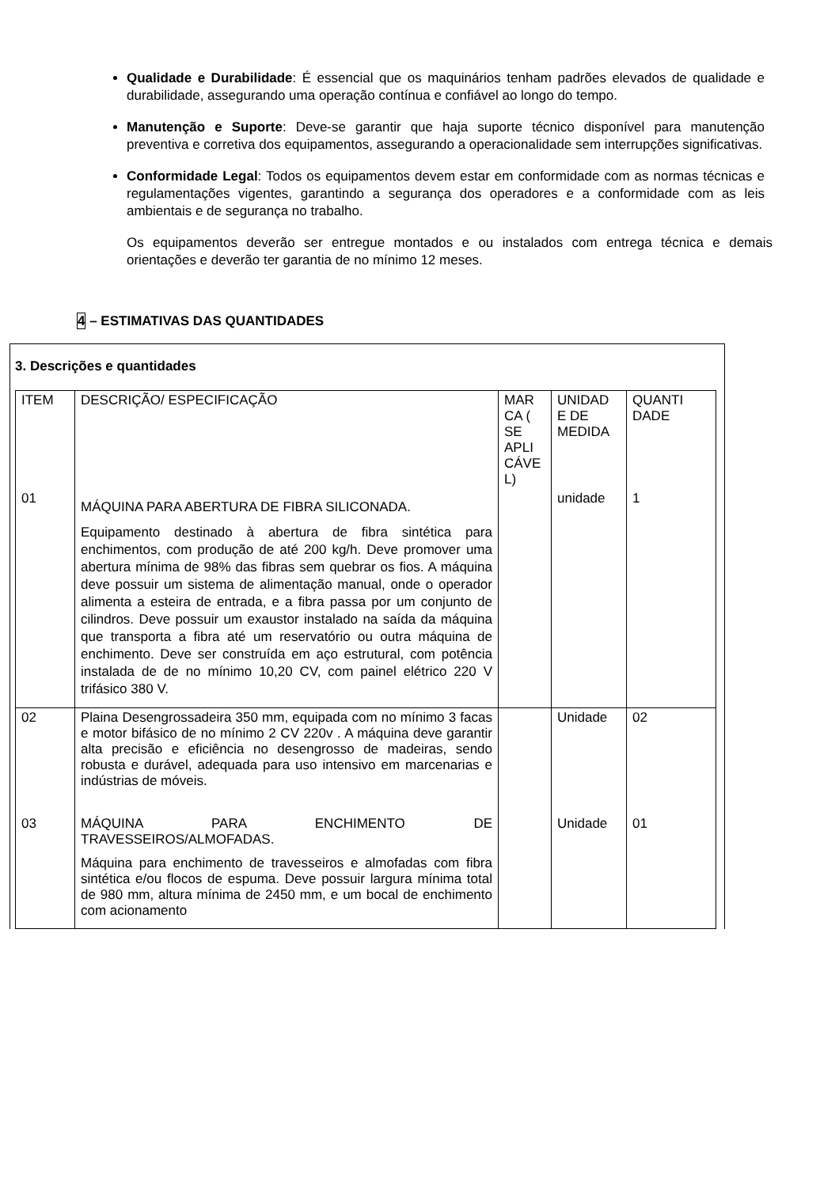Qualidade e Durabilidade: É essencial que os maquinários tenham padrões elevados de qualidade e durabilidade, assegurando uma operação contínua e confiável ao longo do tempo.
Manutenção e Suporte: Deve-se garantir que haja suporte técnico disponível para manutenção preventiva e corretiva dos equipamentos, assegurando a operacionalidade sem interrupções significativas.
Conformidade Legal: Todos os equipamentos devem estar em conformidade com as normas técnicas e regulamentações vigentes, garantindo a segurança dos operadores e a conformidade com as leis ambientais e de segurança no trabalho.
Os equipamentos deverão ser entregue montados e ou instalados com entrega técnica e demais orientações e deverão ter garantia de no mínimo 12 meses.
4 – ESTIMATIVAS DAS QUANTIDADES
3. Descrições e quantidades
| ITEM | DESCRIÇÃO/ ESPECIFICAÇÃO | MAR CA ( SE APLI CÁVE L) | UNIDAD E DE MEDIDA | QUANTI DADE |
| 01 | MÁQUINA PARA ABERTURA DE FIBRA SILICONADA. Equipamento destinado à abertura de fibra sintética para enchimentos, com produção de até 200 kg/h. Deve promover uma abertura mínima de 98% das fibras sem quebrar os fios. A máquina deve possuir um sistema de alimentação manual, onde o operador alimenta a esteira de entrada, e a fibra passa por um conjunto de cilindros. Deve possuir um exaustor instalado na saída da máquina que transporta a fibra até um reservatório ou outra máquina de enchimento. Deve ser construída em aço estrutural, com potência instalada de de no mínimo 10,20 CV, com painel elétrico 220 V trifásico 380 V. | | unidade | 1 |
| 02 | Plaina Desengrossadeira 350 mm, equipada com no mínimo 3 facas e motor bifásico de no mínimo 2 CV 220v . A máquina deve garantir alta precisão e eficiência no desengrosso de madeiras, sendo robusta e durável, adequada para uso intensivo em marcenarias e indústrias de móveis. | | Unidade | 02 |
| 03 | MÁQUINA PARA ENCHIMENTO DE TRAVESSEIROS/ALMOFADAS. Máquina para enchimento de travesseiros e almofadas com fibra sintética e/ou flocos de espuma. Deve possuir largura mínima total de 980 mm, altura mínima de 2450 mm, e um bocal de enchimento com acionamento | | Unidade | 01 |